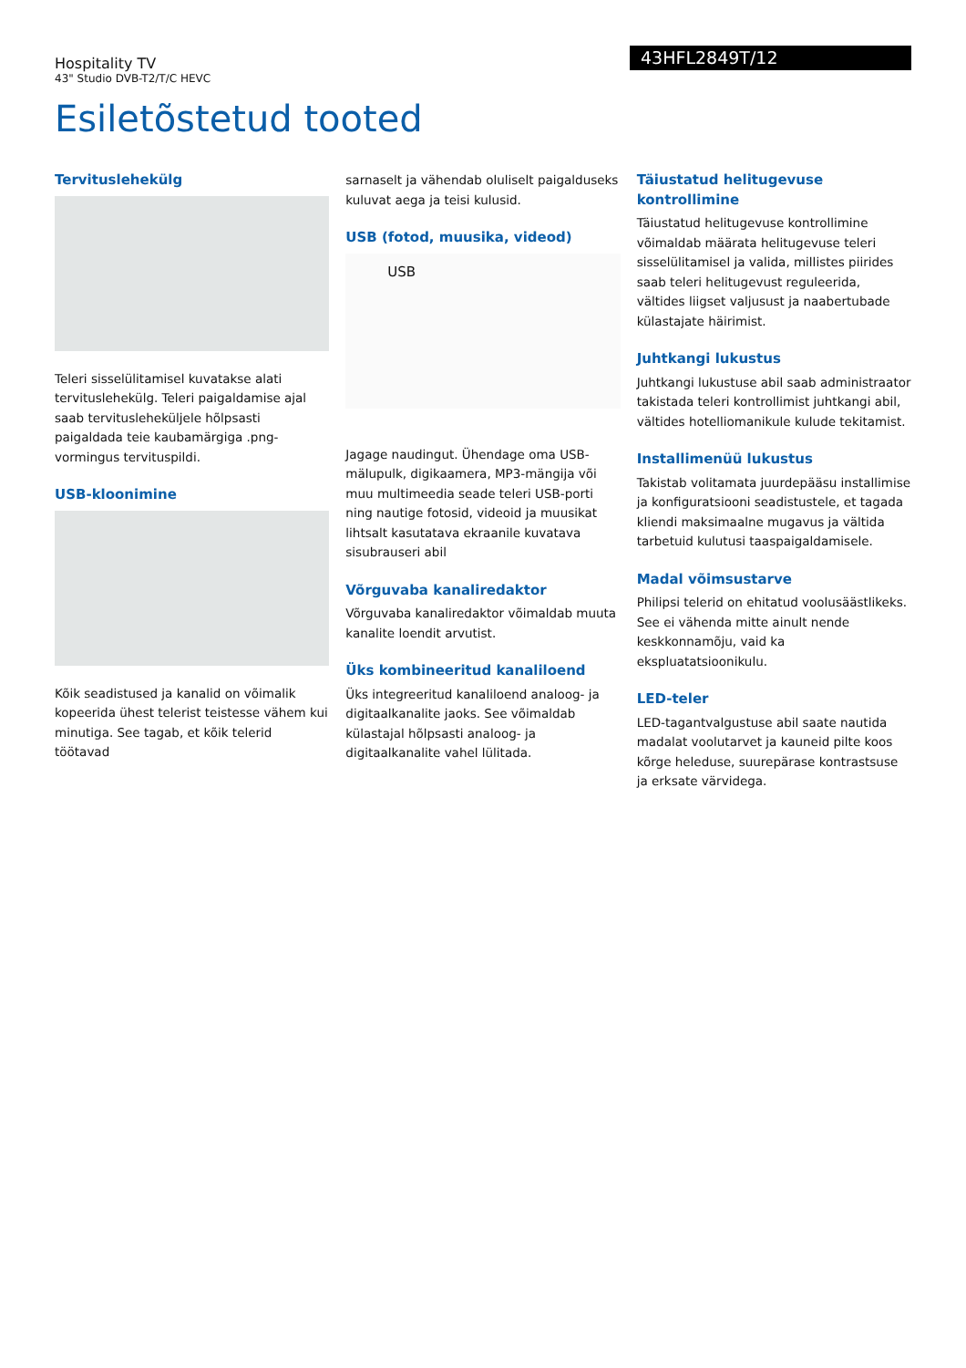Hospitality TV
43" Studio DVB-T2/T/C HEVC
43HFL2849T/12
Esiletõstetud tooted
Tervituslehekülg
Teleri sisselülitamisel kuvatakse alati tervituslehekülg. Teleri paigaldamise ajal saab tervituslehekülјele hõlpsasti paigaldada teie kaubamärgiga .png-vormingus tervituspildi.
USB-kloonimine
Kõik seadistused ja kanalid on võimalik kopeerida ühest telerist teistesse vähem kui minutiga. See tagab, et kõik telerid töötavad
sarnaselt ja vähendab oluliselt paigalduseks kuluvat aega ja teisi kulusid.
USB (fotod, muusika, videod)
USB
Jagage naudingut. Ühendage oma USB-mälupulk, digikaamera, MP3-mängija või muu multimeedia seade teleri USB-porti ning nautige fotosid, videoid ja muusikat lihtsalt kasutatava ekraanile kuvatava sisubrauseri abil
Võrguvaba kanaliredaktor
Võrguvaba kanaliredaktor võimaldab muuta kanalite loendit arvutist.
Üks kombineeritud kanaliloend
Üks integreeritud kanaliloend analoog- ja digitaalkanalite jaoks. See võimaldab külastajal hõlpsasti analoog- ja digitaalkanalite vahel lülitada.
Täiustatud helitugevuse kontrollimine
Täiustatud helitugevuse kontrollimine võimaldab määrata helitugevuse teleri sisselülitamisel ja valida, millistes piirides saab teleri helitugevust reguleerida, vältides liigset valjusust ja naabertubade külastajate häirimist.
Juhtkangi lukustus
Juhtkangi lukustuse abil saab administraator takistada teleri kontrollimist juhtkangi abil, vältides hotelliomanikule kulude tekitamist.
Installimenüü lukustus
Takistab volitamata juurdepääsu installimise ja konfiguratsiooni seadistustele, et tagada kliendi maksimaalne mugavus ja vältida tarbetuid kulutusi taaspaigaldamisele.
Madal võimsustarve
Philipsi telerid on ehitatud voolusäästlikeks. See ei vähenda mitte ainult nende keskkonnamõju, vaid ka ekspluatatsioonikulu.
LED-teler
LED-tagantvalgustuse abil saate nautida madalat voolutarvet ja kauneid pilte koos kõrge heleduse, suurepärase kontrastsuse ja erksate värvidega.